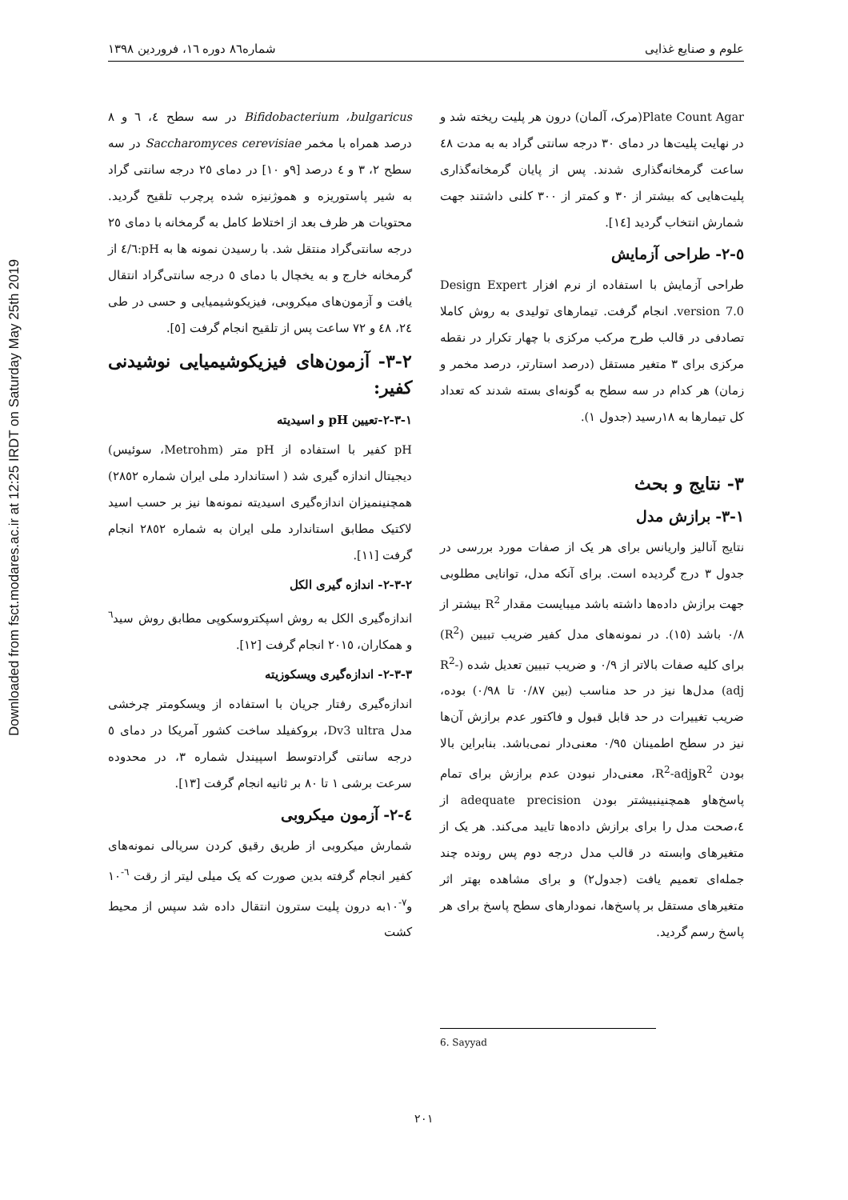Downloaded from fsct.modares.ac.ir at 12:25 IRDT on Saturday May 25th 2019
علوم و صنایع غذایی شماره۸٦ دوره ١٦، فروردین ١٣٩٨
Bifidobacterium ،bulgaricus در سه سطح ٤، ٦ و ٨ درصد همراه با مخمر Saccharomyces cerevisiae در سه سطح ٢، ٣ و ٤ درصد [٩و ١٠] در دمای ٢٥ درجه سانتی گراد به شیر پاستوریزه و هموژنیزه شده پرچرب تلقیح گردید. محتویات هر ظرف بعد از اختلاط کامل به گرمخانه با دمای ٢٥ درجه سانتی‌گراد منتقل شد. با رسیدن نمونه ها به pH:٤/٦ از گرمخانه خارج و به یخچال با دمای ٥ درجه سانتی‌گراد انتقال یافت و آزمون‌های میکروبی، فیزیکوشیمیایی و حسی در طی ٢٤، ٤٨ و ٧٢ ساعت پس از تلقیح انجام گرفت [٥].
٢-٣- آزمون‌های فیزیکوشیمیایی نوشیدنی کفیر:
١-٣-٢-تعیین pH و اسیدیته
pH کفیر با استفاده از pH متر (Metrohm، سوئیس) دیجیتال اندازه گیری شد ( استاندارد ملی ایران شماره ٢٨٥٢) همچنینمیزان اندازه‌گیری اسیدیته نمونه‌ها نیز بر حسب اسید لاکتیک مطابق استاندارد ملی ایران به شماره ٢٨٥٢ انجام گرفت [١١].
٢-٣-٢- اندازه گیری الکل
اندازه‌گیری الکل به روش اسپکتروسکوپی مطابق روش سید<sup>٦</sup> و همکاران، ٢٠١٥ انجام گرفت [١٢].
٣-٣-٢- اندازه‌گیری ویسکوزیته
اندازه‌گیری رفتار جریان با استفاده از ویسکومتر چرخشی مدل Dv3 ultra، بروکفیلد ساخت کشور آمریکا در دمای ٥ درجه سانتی گرادتوسط اسپیندل شماره ٣، در محدوده سرعت برشی ١ تا ٨٠ بر ثانیه انجام گرفت [١٣].
٤-٢- آزمون میکروبی
شمارش میکروبی از طریق رقیق کردن سریالی نمونه‌های کفیر انجام گرفته بدین صورت که یک میلی لیتر از رقت <sup>٦-</sup>١٠ و<sup>٧-</sup>١٠به درون پلیت سترون انتقال داده شد سپس از محیط کشت
Plate Count Agar(مرک، آلمان) درون هر پلیت ریخته شد و در نهایت پلیت‌ها در دمای ٣٠ درجه سانتی گراد به به مدت ٤٨ ساعت گرمخانه‌گذاری شدند. پس از پایان گرمخانه‌گذاری پلیت‌هایی که بیشتر از ٣٠ و کمتر از ٣٠٠ کلنی داشتند جهت شمارش انتخاب گردید [١٤].
٥-٢- طراحی آزمایش
طراحی آزمایش با استفاده از نرم افزار Design Expert version 7.0. انجام گرفت. تیمارهای تولیدی به روش کاملا تصادفی در قالب طرح مرکب مرکزی با چهار تکرار در نقطه مرکزی برای ٣ متغیر مستقل (درصد استارتر، درصد مخمر و زمان) هر کدام در سه سطح به گونه‌ای بسته شدند که تعداد کل تیمارها به ١٨رسید (جدول ١).
٣- نتایج و بحث
١-٣- برازش مدل
نتایج آنالیز واریانس برای هر یک از صفات مورد بررسی در جدول ٣ درج گردیده است. برای آنکه مدل، توانایی مطلوبی جهت برازش داده‌ها داشته باشد میبایست مقدار R<sup>2</sup> بیشتر از ٠/٨ باشد (١٥). در نمونه‌های مدل کفیر ضریب تبیین (R<sup>2</sup>) برای کلیه صفات بالاتر از ٠/٩ و ضریب تبیین تعدیل شده (R<sup>2</sup>-adj) مدل‌ها نیز در حد مناسب (بین ٠/٨٧ تا ٠/٩٨) بوده، ضریب تغییرات در حد قابل قبول و فاکتور عدم برازش آن‌ها نیز در سطح اطمینان ٠/٩٥ معنی‌دار نمی‌باشد. بنابراین بالا بودن R<sup>2</sup>وR<sup>2</sup>-adj، معنی‌دار نبودن عدم برازش برای تمام پاسخ‌هاو همچنینبیشتر بودن adequate precision از ٤،صحت مدل را برای برازش داده‌ها تایید می‌کند. هر یک از متغیرهای وابسته در قالب مدل درجه دوم پس رونده چند جمله‌ای تعمیم یافت (جدول٢) و برای مشاهده بهتر اثر متغیرهای مستقل بر پاسخ‌ها، نمودارهای سطح پاسخ برای هر پاسخ رسم گردید.
6. Sayyad
٢٠١